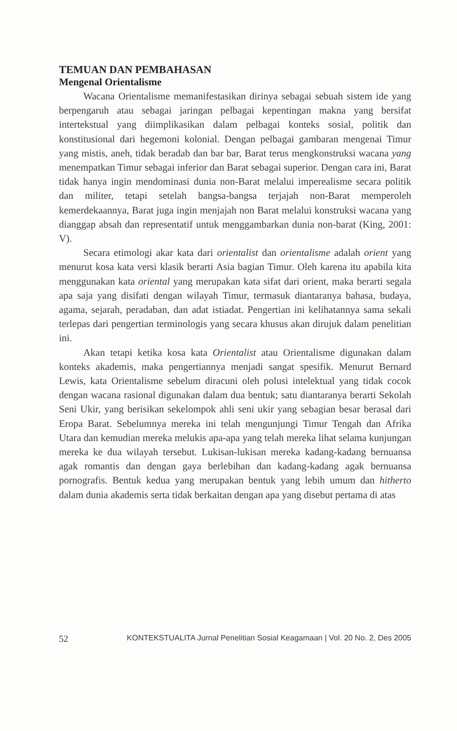TEMUAN DAN PEMBAHASAN
Mengenal Orientalisme
Wacana Orientalisme memanifestasikan dirinya sebagai sebuah sistem ide yang berpengaruh atau sebagai jaringan pelbagai kepentingan makna yang bersifat intertekstual yang diimplikasikan dalam pelbagai konteks sosial, politik dan konstitusional dari hegemoni kolonial. Dengan pelbagai gambaran mengenai Timur yang mistis, aneh, tidak beradab dan bar bar, Barat terus mengkonstruksi wacana yang menempatkan Timur sebagai inferior dan Barat sebagai superior. Dengan cara ini, Barat tidak hanya ingin mendominasi dunia non-Barat melalui imperealisme secara politik dan militer, tetapi setelah bangsa-bangsa terjajah non-Barat memperoleh kemerdekaannya, Barat juga ingin menjajah non Barat melalui konstruksi wacana yang dianggap absah dan representatif untuk menggambarkan dunia non-barat (King, 2001: V).
Secara etimologi akar kata dari orientalist dan orientalisme adalah orient yang menurut kosa kata versi klasik berarti Asia bagian Timur. Oleh karena itu apabila kita menggunakan kata oriental yang merupakan kata sifat dari orient, maka berarti segala apa saja yang disifati dengan wilayah Timur, termasuk diantaranya bahasa, budaya, agama, sejarah, peradaban, dan adat istiadat. Pengertian ini kelihatannya sama sekali terlepas dari pengertian terminologis yang secara khusus akan dirujuk dalam penelitian ini.
Akan tetapi ketika kosa kata Orientalist atau Orientalisme digunakan dalam konteks akademis, maka pengertiannya menjadi sangat spesifik. Menurut Bernard Lewis, kata Orientalisme sebelum diracuni oleh polusi intelektual yang tidak cocok dengan wacana rasional digunakan dalam dua bentuk; satu diantaranya berarti Sekolah Seni Ukir, yang berisikan sekelompok ahli seni ukir yang sebagian besar berasal dari Eropa Barat. Sebelumnya mereka ini telah mengunjungi Timur Tengah dan Afrika Utara dan kemudian mereka melukis apa-apa yang telah mereka lihat selama kunjungan mereka ke dua wilayah tersebut. Lukisan-lukisan mereka kadang-kadang bernuansa agak romantis dan dengan gaya berlebihan dan kadang-kadang agak bernuansa pornografis. Bentuk kedua yang merupakan bentuk yang lebih umum dan hitherto dalam dunia akademis serta tidak berkaitan dengan apa yang disebut pertama di atas
52 KONTEKSTUALITA Jurnal Penelitian Sosial Keagamaan | Vol. 20 No. 2, Des 2005